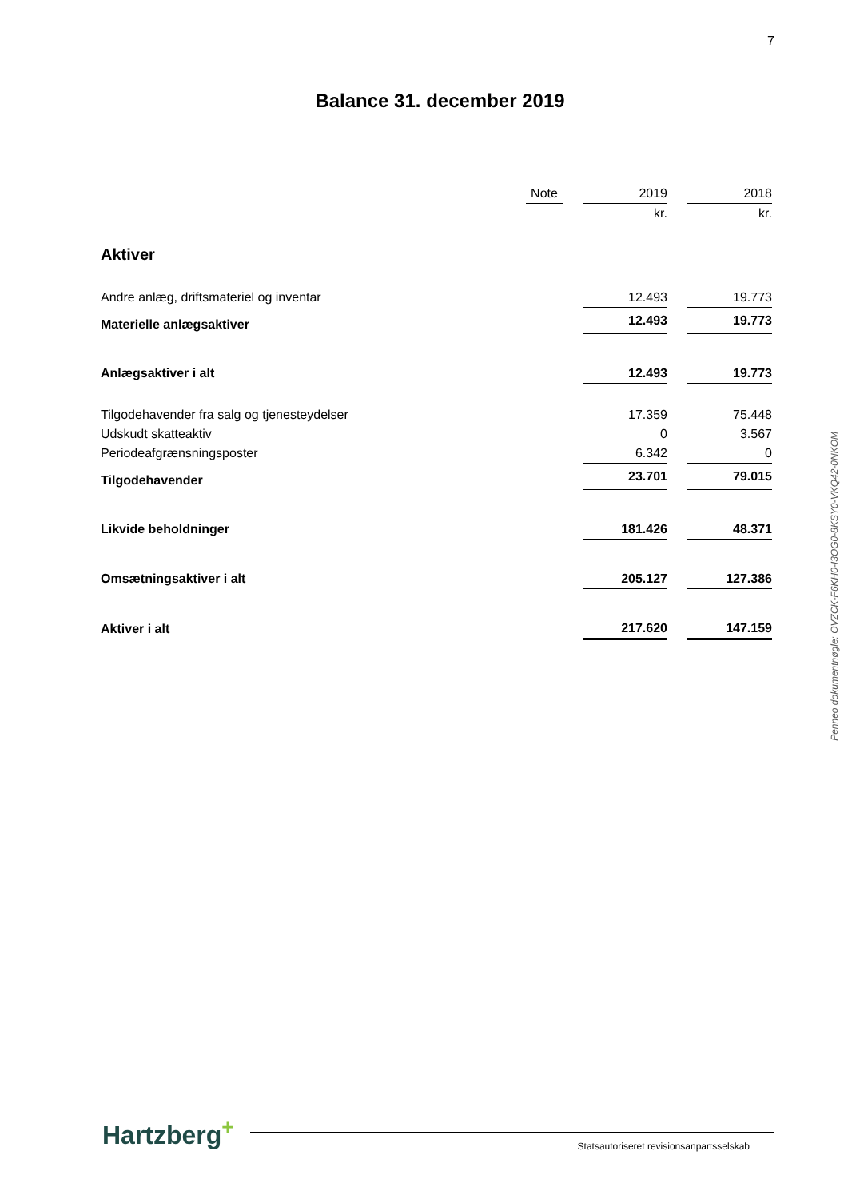7
Balance 31. december 2019
| | Note | | 2019 | | 2018 |
| --- | --- | --- | --- | --- | --- |
| | | | kr. | | kr. |
| Aktiver | | | | | |
| Andre anlæg, driftsmateriel og inventar | | | 12.493 | | 19.773 |
| Materielle anlægsaktiver | | | 12.493 | | 19.773 |
| Anlægsaktiver i alt | | | 12.493 | | 19.773 |
| Tilgodehavender fra salg og tjenesteydelser | | | 17.359 | | 75.448 |
| Udskudt skatteaktiv | | | 0 | | 3.567 |
| Periodeafgrænsningsposter | | | 6.342 | | 0 |
| Tilgodehavender | | | 23.701 | | 79.015 |
| Likvide beholdninger | | | 181.426 | | 48.371 |
| Omsætningsaktiver i alt | | | 205.127 | | 127.386 |
| Aktiver i alt | | | 217.620 | | 147.159 |
Penneo dokumentnøgle: OVZCK-F6KH0-I3OG0-8KSY0-VKQ42-0NKOM
Hartzberg<sup>+</sup>
Statsautoriseret revisionsanpartsselskab